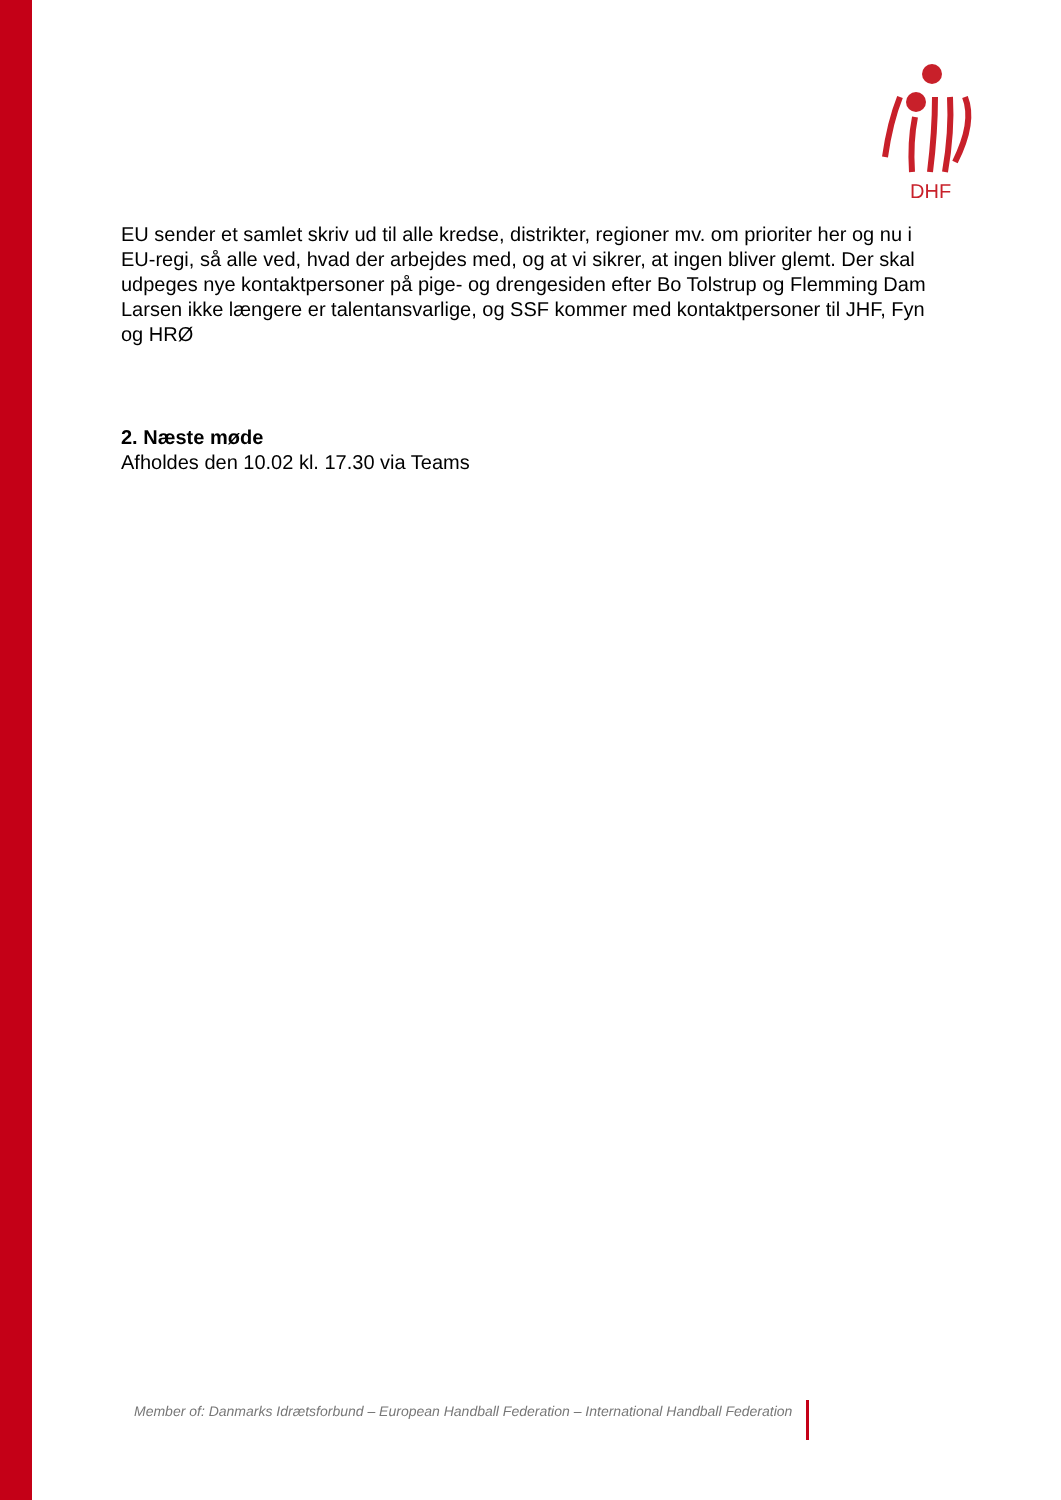DHF
EU sender et samlet skriv ud til alle kredse, distrikter, regioner mv. om prioriter her og nu i EU-regi, så alle ved, hvad der arbejdes med, og at vi sikrer, at ingen bliver glemt. Der skal udpeges nye kontaktpersoner på pige- og drengesiden efter Bo Tolstrup og Flemming Dam Larsen ikke længere er talentansvarlige, og SSF kommer med kontaktpersoner til JHF, Fyn og HRØ
2. Næste møde
Afholdes den 10.02 kl. 17.30 via Teams
Member of: Danmarks Idrætsforbund – European Handball Federation – International Handball Federation